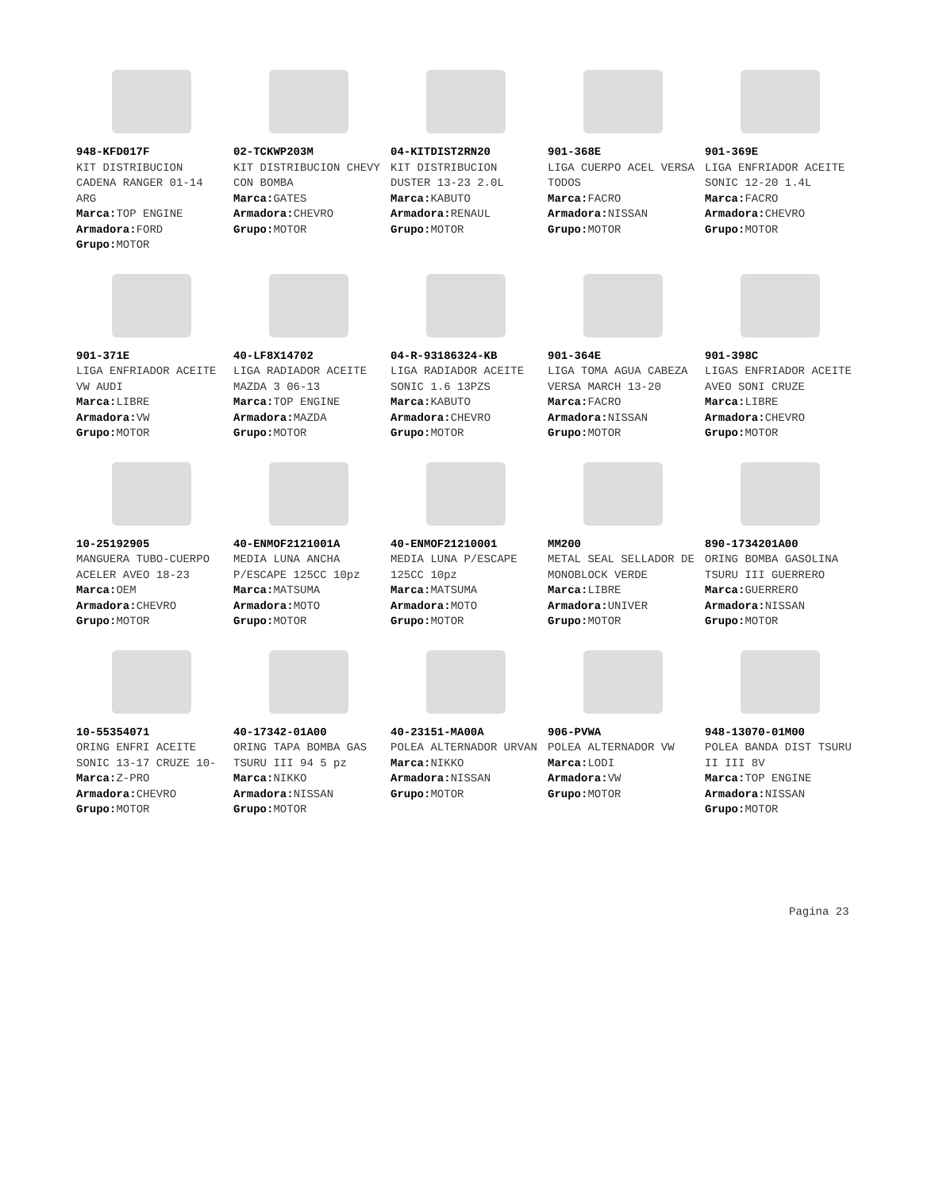| 948-KFD017F KIT DISTRIBUCION CADENA RANGER 01-14 ARG Marca: TOP ENGINE Armadora: FORD Grupo: MOTOR | 02-TCKWP203M KIT DISTRIBUCION CHEVY CON BOMBA Marca: GATES Armadora: CHEVRO Grupo: MOTOR | 04-KITDIST2RN20 KIT DISTRIBUCION DUSTER 13-23 2.0L Marca: KABUTO Armadora: RENAUL Grupo: MOTOR | 901-368E LIGA CUERPO ACEL VERSA TODOS Marca: FACRO Armadora: NISSAN Grupo: MOTOR | 901-369E LIGA ENFRIADOR ACEITE SONIC 12-20 1.4L Marca: FACRO Armadora: CHEVRO Grupo: MOTOR |
| 901-371E LIGA ENFRIADOR ACEITE VW AUDI Marca: LIBRE Armadora: VW Grupo: MOTOR | 40-LF8X14702 LIGA RADIADOR ACEITE MAZDA 3 06-13 Marca: TOP ENGINE Armadora: MAZDA Grupo: MOTOR | 04-R-93186324-KB LIGA RADIADOR ACEITE SONIC 1.6 13PZS Marca: KABUTO Armadora: CHEVRO Grupo: MOTOR | 901-364E LIGA TOMA AGUA CABEZA VERSA MARCH 13-20 Marca: FACRO Armadora: NISSAN Grupo: MOTOR | 901-398C LIGAS ENFRIADOR ACEITE AVEO SONI CRUZE Marca: LIBRE Armadora: CHEVRO Grupo: MOTOR |
| 10-25192905 MANGUERA TUBO-CUERPO ACELER AVEO 18-23 Marca: OEM Armadora: CHEVRO Grupo: MOTOR | 40-ENMOF2121001A MEDIA LUNA ANCHA P/ESCAPE 125CC 10pz Marca: MATSUMA Armadora: MOTO Grupo: MOTOR | 40-ENMOF21210001 MEDIA LUNA P/ESCAPE 125CC 10pz Marca: MATSUMA Armadora: MOTO Grupo: MOTOR | MM200 METAL SEAL SELLADOR DE MONOBLOCK VERDE Marca: LIBRE Armadora: UNIVER Grupo: MOTOR | 890-1734201A00 ORING BOMBA GASOLINA TSURU III GUERRERO Marca: GUERRERO Armadora: NISSAN Grupo: MOTOR |
| 10-55354071 ORING ENFRI ACEITE SONIC 13-17 CRUZE 10- Marca: Z-PRO Armadora: CHEVRO Grupo: MOTOR | 40-17342-01A00 ORING TAPA BOMBA GAS TSURU III 94 5 pz Marca: NIKKO Armadora: NISSAN Grupo: MOTOR | 40-23151-MA00A POLEA ALTERNADOR URVAN Marca: NIKKO Armadora: NISSAN Grupo: MOTOR | 906-PVWA POLEA ALTERNADOR VW Marca: LODI Armadora: VW Grupo: MOTOR | 948-13070-01M00 POLEA BANDA DIST TSURU II III 8V Marca: TOP ENGINE Armadora: NISSAN Grupo: MOTOR |
Pagina 23